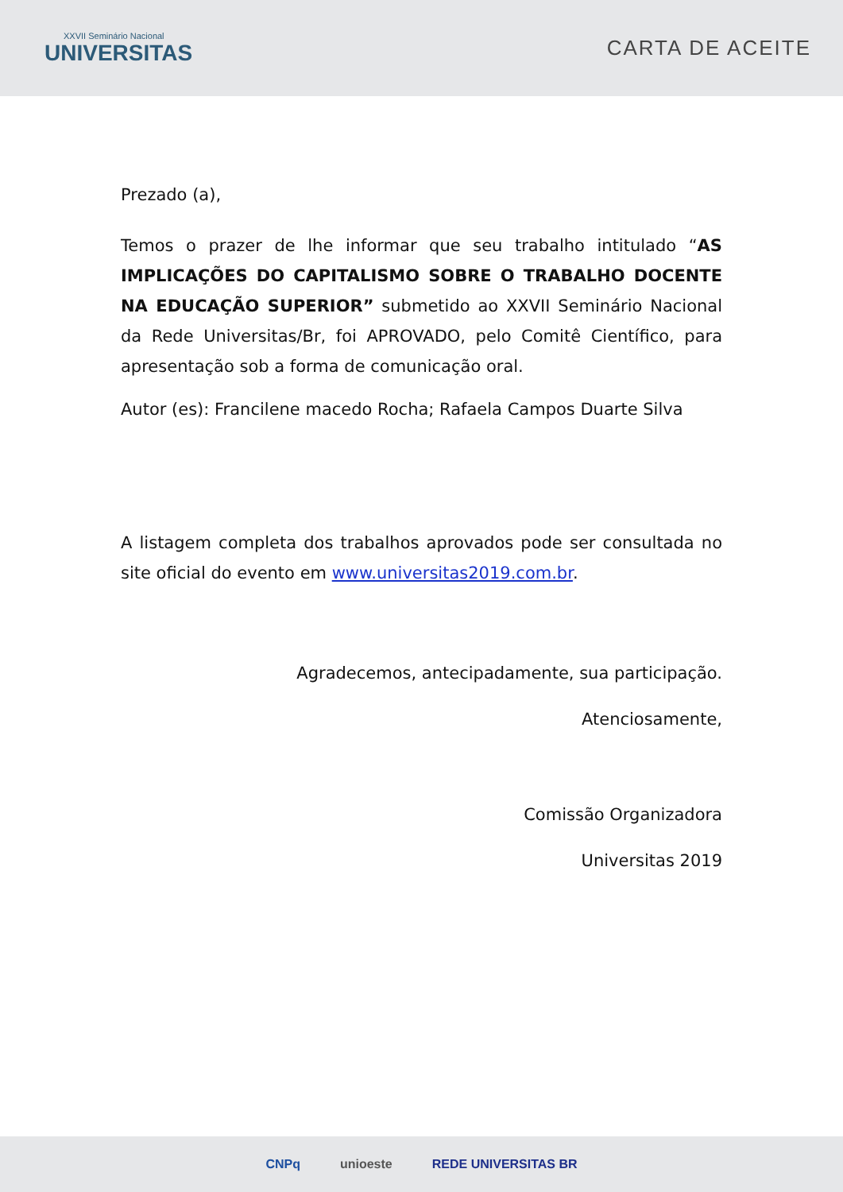XXVII Seminário Nacional
UNIVERSITAS
CARTA DE ACEITE
Prezado (a),
Temos o prazer de lhe informar que seu trabalho intitulado “AS IMPLICAÇÕES DO CAPITALISMO SOBRE O TRABALHO DOCENTE NA EDUCAÇÃO SUPERIOR” submetido ao XXVII Seminário Nacional da Rede Universitas/Br, foi APROVADO, pelo Comitê Científico, para apresentação sob a forma de comunicação oral.
Autor (es): Francilene macedo Rocha; Rafaela Campos Duarte Silva
A listagem completa dos trabalhos aprovados pode ser consultada no site oficial do evento em www.universitas2019.com.br.
Agradecemos, antecipadamente, sua participação.
Atenciosamente,
Comissão Organizadora
Universitas 2019
CNPq unioeste REDE UNIVERSITAS BR